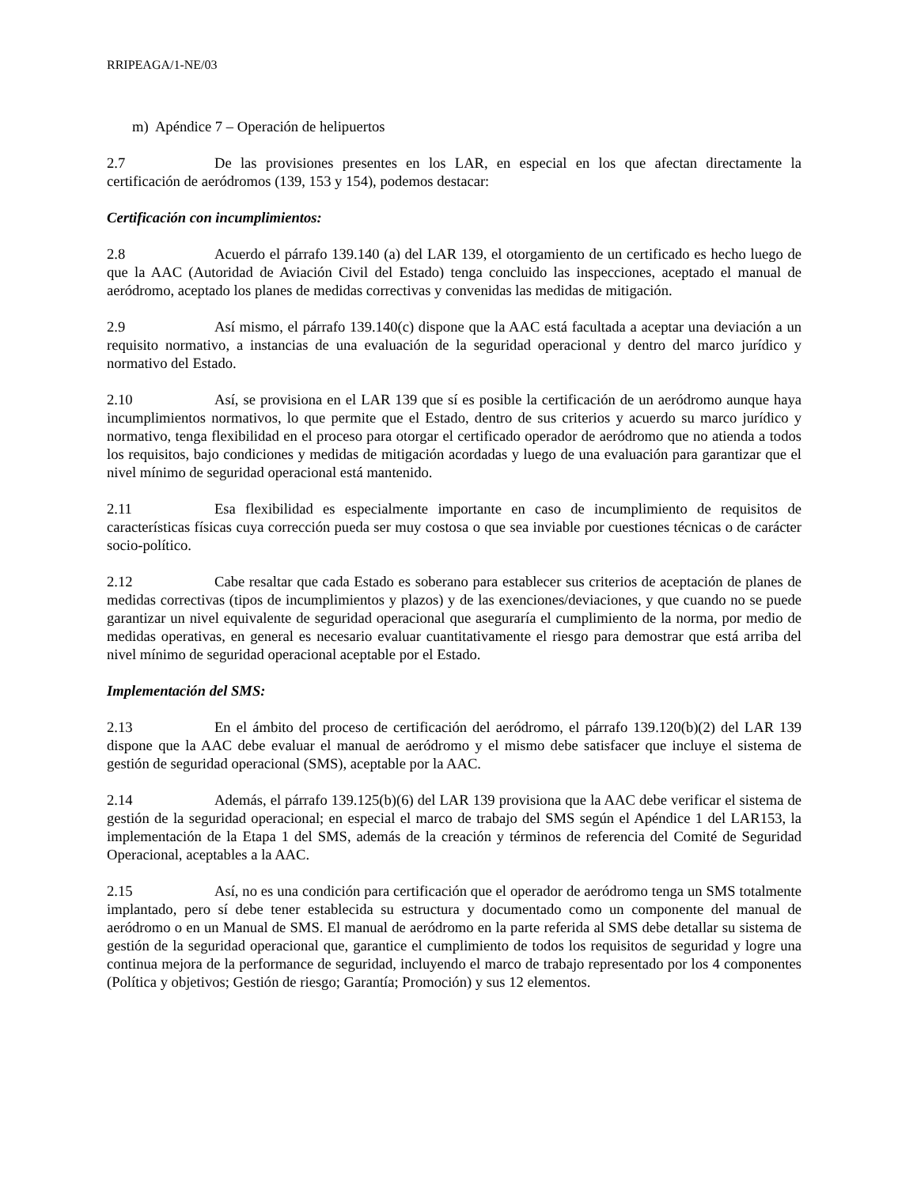RRIPEAGA/1-NE/03
m) Apéndice 7 – Operación de helipuertos
2.7 De las provisiones presentes en los LAR, en especial en los que afectan directamente la certificación de aeródromos (139, 153 y 154), podemos destacar:
Certificación con incumplimientos:
2.8 Acuerdo el párrafo 139.140 (a) del LAR 139, el otorgamiento de un certificado es hecho luego de que la AAC (Autoridad de Aviación Civil del Estado) tenga concluido las inspecciones, aceptado el manual de aeródromo, aceptado los planes de medidas correctivas y convenidas las medidas de mitigación.
2.9 Así mismo, el párrafo 139.140(c) dispone que la AAC está facultada a aceptar una deviación a un requisito normativo, a instancias de una evaluación de la seguridad operacional y dentro del marco jurídico y normativo del Estado.
2.10 Así, se provisiona en el LAR 139 que sí es posible la certificación de un aeródromo aunque haya incumplimientos normativos, lo que permite que el Estado, dentro de sus criterios y acuerdo su marco jurídico y normativo, tenga flexibilidad en el proceso para otorgar el certificado operador de aeródromo que no atienda a todos los requisitos, bajo condiciones y medidas de mitigación acordadas y luego de una evaluación para garantizar que el nivel mínimo de seguridad operacional está mantenido.
2.11 Esa flexibilidad es especialmente importante en caso de incumplimiento de requisitos de características físicas cuya corrección pueda ser muy costosa o que sea inviable por cuestiones técnicas o de carácter socio-político.
2.12 Cabe resaltar que cada Estado es soberano para establecer sus criterios de aceptación de planes de medidas correctivas (tipos de incumplimientos y plazos) y de las exenciones/deviaciones, y que cuando no se puede garantizar un nivel equivalente de seguridad operacional que aseguraría el cumplimiento de la norma, por medio de medidas operativas, en general es necesario evaluar cuantitativamente el riesgo para demostrar que está arriba del nivel mínimo de seguridad operacional aceptable por el Estado.
Implementación del SMS:
2.13 En el ámbito del proceso de certificación del aeródromo, el párrafo 139.120(b)(2) del LAR 139 dispone que la AAC debe evaluar el manual de aeródromo y el mismo debe satisfacer que incluye el sistema de gestión de seguridad operacional (SMS), aceptable por la AAC.
2.14 Además, el párrafo 139.125(b)(6) del LAR 139 provisiona que la AAC debe verificar el sistema de gestión de la seguridad operacional; en especial el marco de trabajo del SMS según el Apéndice 1 del LAR153, la implementación de la Etapa 1 del SMS, además de la creación y términos de referencia del Comité de Seguridad Operacional, aceptables a la AAC.
2.15 Así, no es una condición para certificación que el operador de aeródromo tenga un SMS totalmente implantado, pero sí debe tener establecida su estructura y documentado como un componente del manual de aeródromo o en un Manual de SMS. El manual de aeródromo en la parte referida al SMS debe detallar su sistema de gestión de la seguridad operacional que, garantice el cumplimiento de todos los requisitos de seguridad y logre una continua mejora de la performance de seguridad, incluyendo el marco de trabajo representado por los 4 componentes (Política y objetivos; Gestión de riesgo; Garantía; Promoción) y sus 12 elementos.